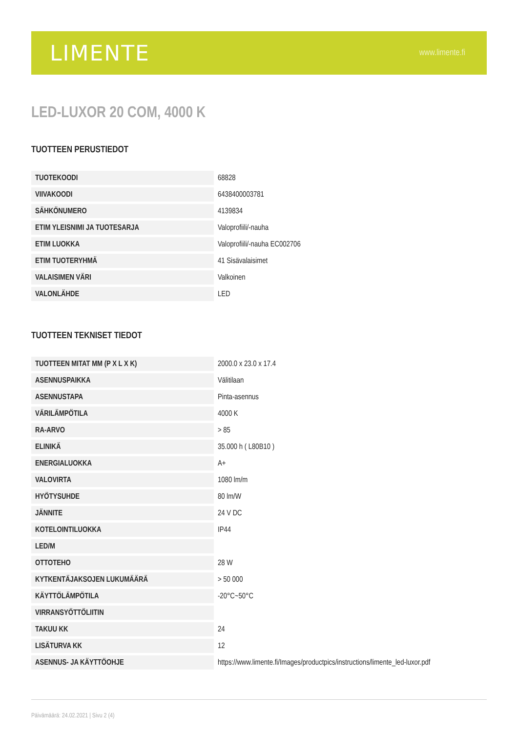LIMENTE www.limente.fi
LED-LUXOR 20 COM, 4000 K
TUOTTEEN PERUSTIEDOT
| TUOTEKOODI | 68828 |
| VIIVAKOODI | 6438400003781 |
| SÄHKÖNUMERO | 4139834 |
| ETIM YLEISNIMI JA TUOTESARJA | Valoprofiili/-nauha |
| ETIM LUOKKA | Valoprofiili/-nauha EC002706 |
| ETIM TUOTERYHMÄ | 41 Sisävalaisimet |
| VALAISIMEN VÄRI | Valkoinen |
| VALONLÄHDE | LED |
TUOTTEEN TEKNISET TIEDOT
| TUOTTEEN MITAT MM (P X L X K) | 2000.0 x 23.0 x 17.4 |
| ASENNUSPAIKKA | Välitilaan |
| ASENNUSTAPA | Pinta-asennus |
| VÄRILÄMPÖTILA | 4000 K |
| RA-ARVO | > 85 |
| ELINIKÄ | 35.000 h ( L80B10 ) |
| ENERGIALUOKKA | A+ |
| VALOVIRTA | 1080 lm/m |
| HYÖTYSUHDE | 80 lm/W |
| JÄNNITE | 24 V DC |
| KOTELOINTILUOKKA | IP44 |
| LED/M | |
| OTTOTEHO | 28 W |
| KYTKENTÄJAKSOJEN LUKUMÄÄRÄ | > 50 000 |
| KÄYTTÖLÄMPÖTILA | -20°C~50°C |
| VIRRANSYÖTTÖLIITIN | |
| TAKUU KK | 24 |
| LISÄTURVA KK | 12 |
| ASENNUS- JA KÄYTTÖOHJE | https://www.limente.fi/Images/productpics/instructions/limente_led-luxor.pdf |
Päivämäärä: 24.02.2021 | Sivu 2 (4)